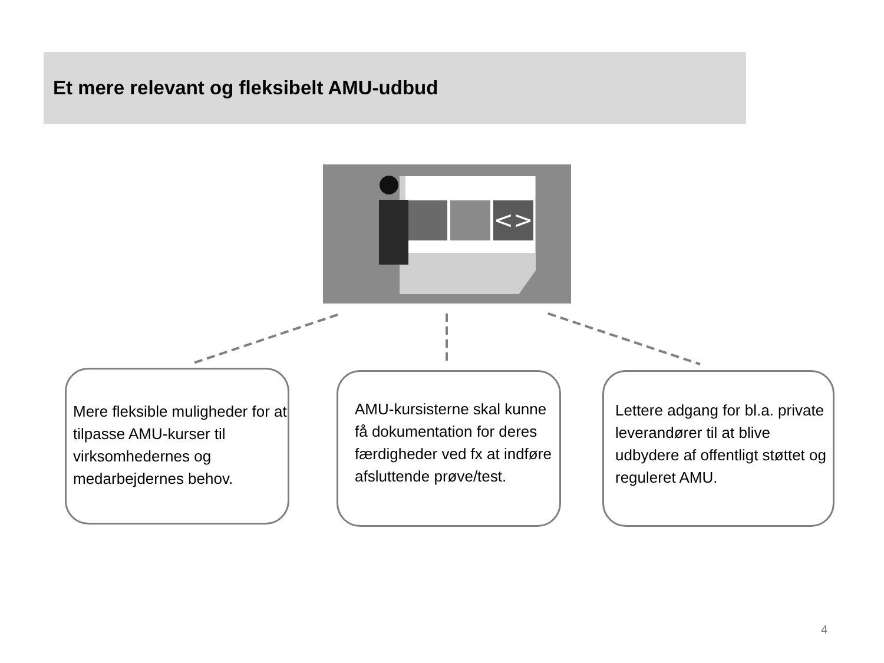Et mere relevant og fleksibelt AMU-udbud
<>
Mere fleksible muligheder for at tilpasse AMU-kurser til virksomhedernes og medarbejdernes behov.
AMU-kursisterne skal kunne få dokumentation for deres færdigheder ved fx at indføre afsluttende prøve/test.
Lettere adgang for bl.a. private leverandører til at blive udbydere af offentligt støttet og reguleret AMU.
4